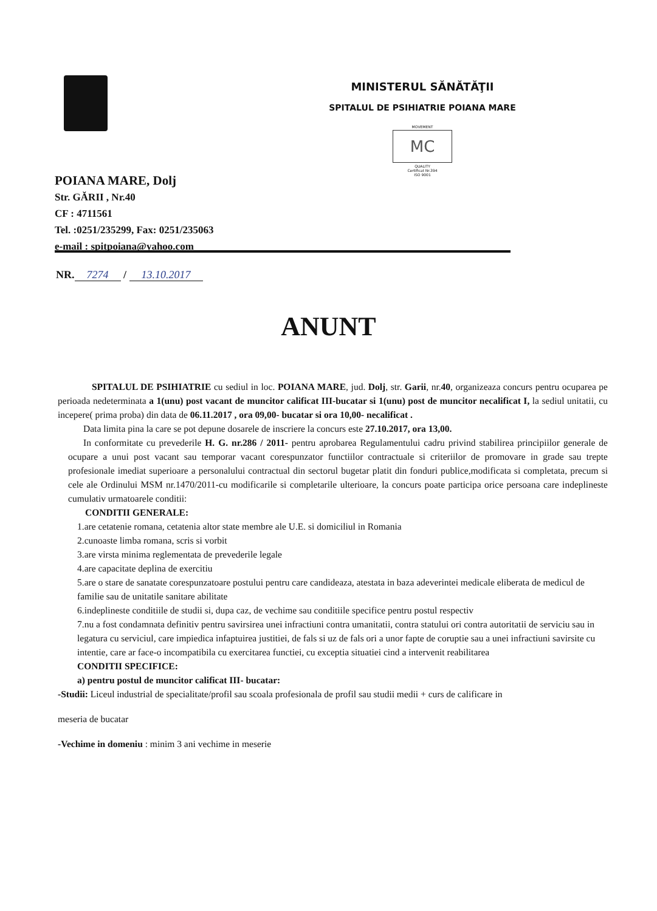MINISTERUL SĂNĂTĂŢII
SPITALUL DE PSIHIATRIE POIANA MARE
MOVEMENT
MC
QUALITY
Certificat Nr.394
ISO 9001
POIANA MARE, Dolj
Str. GĂRII , Nr.40
CF : 4711561
Tel. :0251/235299, Fax: 0251/235063
e-mail : spitpoiana@yahoo.com
NR. 7274 / 13.10.2017
ANUNT
SPITALUL DE PSIHIATRIE cu sediul in loc. POIANA MARE, jud. Dolj, str. Garii, nr.40, organizeaza concurs pentru ocuparea pe perioada nedeterminata a 1(unu) post vacant de muncitor calificat III-bucatar si 1(unu) post de muncitor necalificat I, la sediul unitatii, cu incepere( prima proba) din data de 06.11.2017 , ora 09,00- bucatar si ora 10,00- necalificat .
Data limita pina la care se pot depune dosarele de inscriere la concurs este 27.10.2017, ora 13,00.
In conformitate cu prevederile H. G. nr.286 / 2011- pentru aprobarea Regulamentului cadru privind stabilirea principiilor generale de ocupare a unui post vacant sau temporar vacant corespunzator functiilor contractuale si criteriilor de promovare in grade sau trepte profesionale imediat superioare a personalului contractual din sectorul bugetar platit din fonduri publice,modificata si completata, precum si cele ale Ordinului MSM nr.1470/2011-cu modificarile si completarile ulterioare, la concurs poate participa orice persoana care indeplineste cumulativ urmatoarele conditii:
CONDITII GENERALE:
1.are cetatenie romana, cetatenia altor state membre ale U.E. si domiciliul in Romania
2.cunoaste limba romana, scris si vorbit
3.are virsta minima reglementata de prevederile legale
4.are capacitate deplina de exercitiu
5.are o stare de sanatate corespunzatoare postului pentru care candideaza, atestata in baza adeverintei medicale eliberata de medicul de familie sau de unitatile sanitare abilitate
6.indeplineste conditiile de studii si, dupa caz, de vechime sau conditiile specifice pentru postul respectiv
7.nu a fost condamnata definitiv pentru savirsirea unei infractiuni contra umanitatii, contra statului ori contra autoritatii de serviciu sau in legatura cu serviciul, care impiedica infaptuirea justitiei, de fals si uz de fals ori a unor fapte de coruptie sau a unei infractiuni savirsite cu intentie, care ar face-o incompatibila cu exercitarea functiei, cu exceptia situatiei cind a intervenit reabilitarea
CONDITII SPECIFICE:
a) pentru postul de muncitor calificat III- bucatar:
-Studii: Liceul industrial de specialitate/profil sau scoala profesionala de profil sau studii medii + curs de calificare in
meseria de bucatar
-Vechime in domeniu : minim 3 ani vechime in meserie